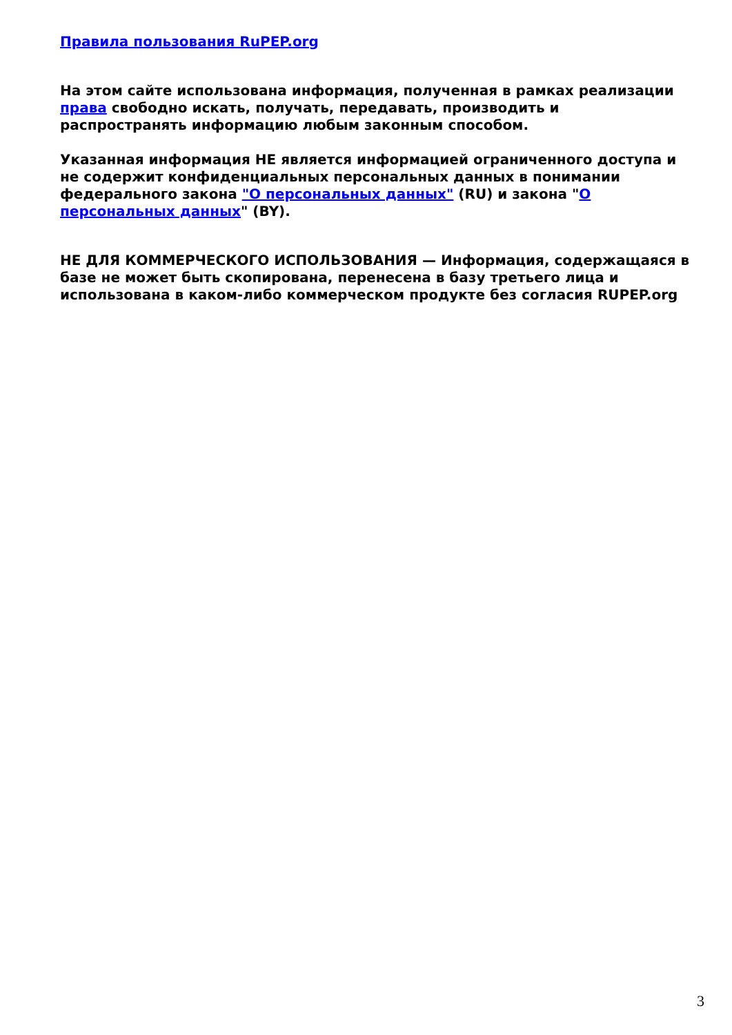Правила пользования RuPEP.org
На этом сайте использована информация, полученная в рамках реализации права свободно искать, получать, передавать, производить и распространять информацию любым законным способом.
Указанная информация НЕ является информацией ограниченного доступа и не содержит конфиденциальных персональных данных в понимании федерального закона "О персональных данных" (RU) и закона "О персональных данных" (BY).
НЕ ДЛЯ КОММЕРЧЕСКОГО ИСПОЛЬЗОВАНИЯ — Информация, содержащаяся в базе не может быть скопирована, перенесена в базу третьего лица и использована в каком-либо коммерческом продукте без согласия RUPEP.org
3